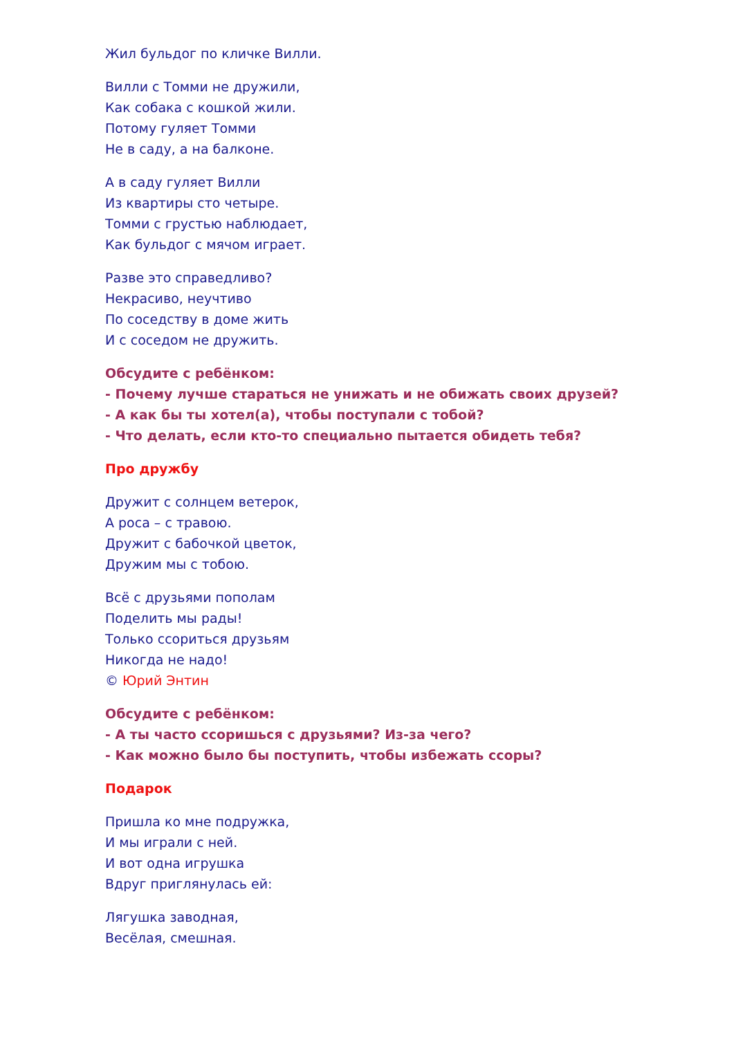Жил бульдог по кличке Вилли.
Вилли с Томми не дружили,
Как собака с кошкой жили.
Потому гуляет Томми
Не в саду, а на балконе.
А в саду гуляет Вилли
Из квартиры сто четыре.
Томми с грустью наблюдает,
Как бульдог с мячом играет.
Разве это справедливо?
Некрасиво, неучтиво
По соседству в доме жить
И с соседом не дружить.
Обсудите с ребёнком:
- Почему лучше стараться не унижать и не обижать своих друзей?
- А как бы ты хотел(а), чтобы поступали с тобой?
- Что делать, если кто-то специально пытается обидеть тебя?
Про дружбу
Дружит с солнцем ветерок,
А роса – с травою.
Дружит с бабочкой цветок,
Дружим мы с тобою.
Всё с друзьями пополам
Поделить мы рады!
Только ссориться друзьям
Никогда не надо!
© Юрий Энтин
Обсудите с ребёнком:
- А ты часто ссоришься с друзьями? Из-за чего?
- Как можно было бы поступить, чтобы избежать ссоры?
Подарок
Пришла ко мне подружка,
И мы играли с ней.
И вот одна игрушка
Вдруг приглянулась ей:
Лягушка заводная,
Весёлая, смешная.